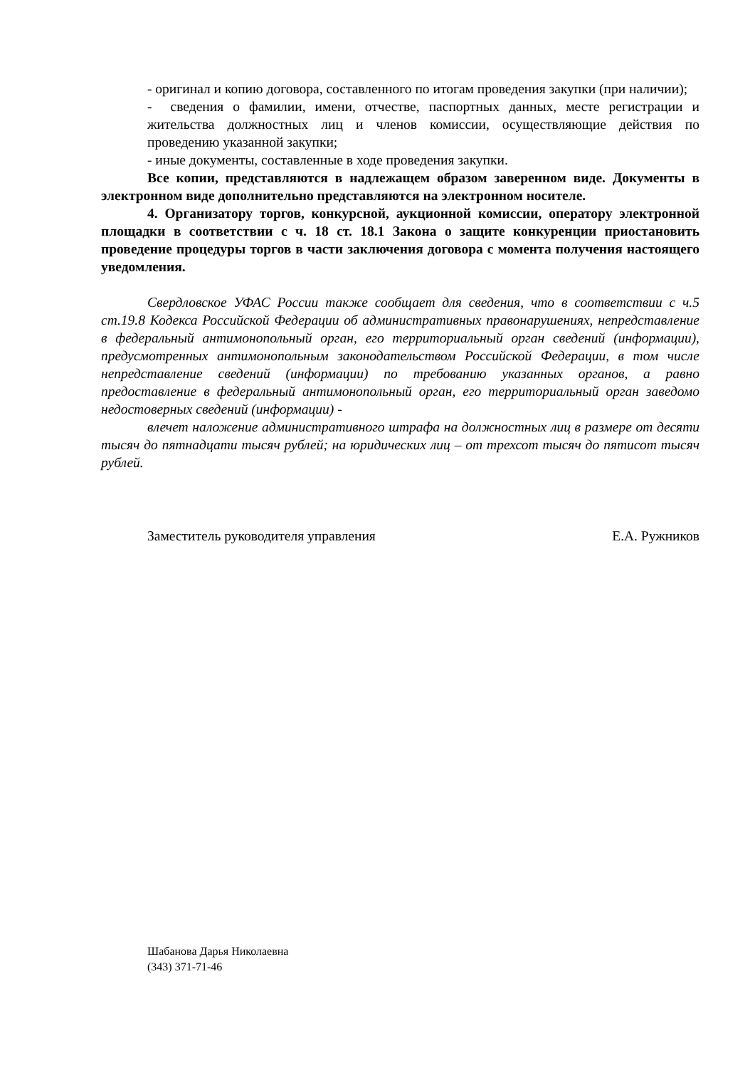- оригинал и копию договора, составленного по итогам проведения закупки (при наличии);
- сведения о фамилии, имени, отчестве, паспортных данных, месте регистрации и жительства должностных лиц и членов комиссии, осуществляющие действия по проведению указанной закупки;
- иные документы, составленные в ходе проведения закупки.
Все копии, представляются в надлежащем образом заверенном виде. Документы в электронном виде дополнительно представляются на электронном носителе.
4. Организатору торгов, конкурсной, аукционной комиссии, оператору электронной площадки в соответствии с ч. 18 ст. 18.1 Закона о защите конкуренции приостановить проведение процедуры торгов в части заключения договора с момента получения настоящего уведомления.
Свердловское УФАС России также сообщает для сведения, что в соответствии с ч.5 ст.19.8 Кодекса Российской Федерации об административных правонарушениях, непредставление в федеральный антимонопольный орган, его территориальный орган сведений (информации), предусмотренных антимонопольным законодательством Российской Федерации, в том числе непредставление сведений (информации) по требованию указанных органов, а равно предоставление в федеральный антимонопольный орган, его территориальный орган заведомо недостоверных сведений (информации) -
влечет наложение административного штрафа на должностных лиц в размере от десяти тысяч до пятнадцати тысяч рублей; на юридических лиц – от трехсот тысяч до пятисот тысяч рублей.
Заместитель руководителя управления Е.А. Ружников
Шабанова Дарья Николаевна
(343) 371-71-46